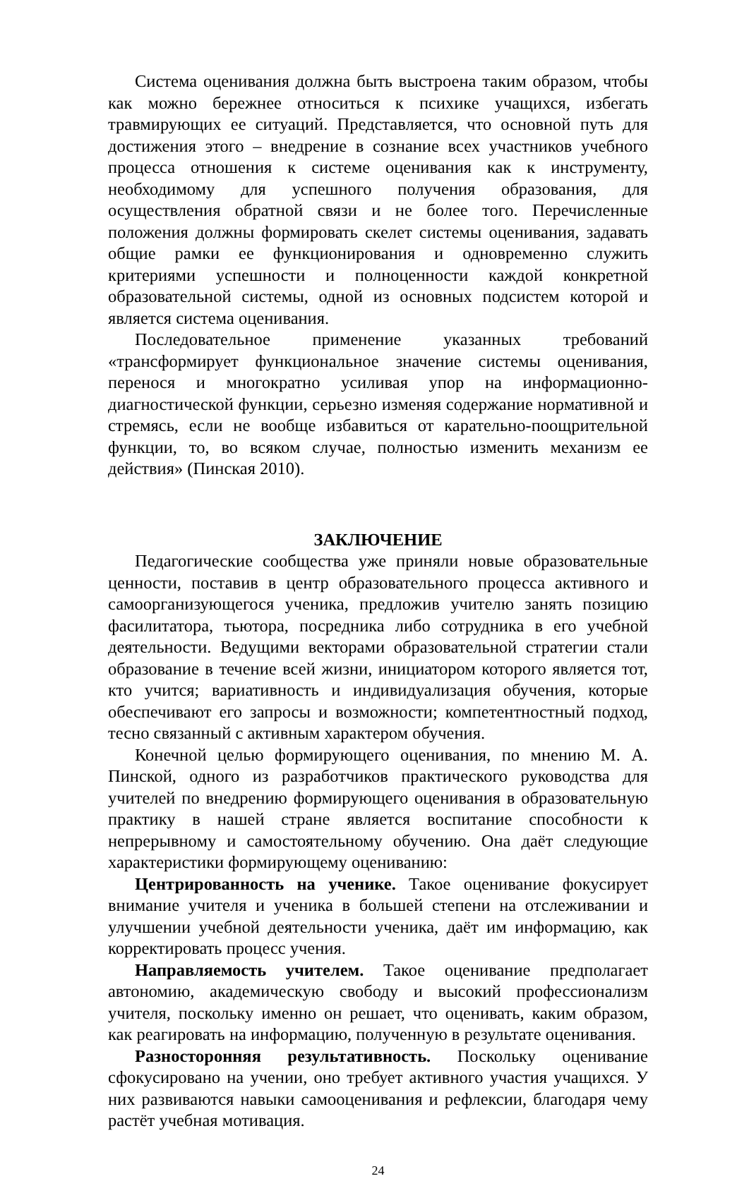Система оценивания должна быть выстроена таким образом, чтобы как можно бережнее относиться к психике учащихся, избегать травмирующих ее ситуаций. Представляется, что основной путь для достижения этого – внедрение в сознание всех участников учебного процесса отношения к системе оценивания как к инструменту, необходимому для успешного получения образования, для осуществления обратной связи и не более того. Перечисленные положения должны формировать скелет системы оценивания, задавать общие рамки ее функционирования и одновременно служить критериями успешности и полноценности каждой конкретной образовательной системы, одной из основных подсистем которой и является система оценивания.
Последовательное применение указанных требований «трансформирует функциональное значение системы оценивания, перенося и многократно усиливая упор на информационно-диагностической функции, серьезно изменяя содержание нормативной и стремясь, если не вообще избавиться от карательно-поощрительной функции, то, во всяком случае, полностью изменить механизм ее действия» (Пинская 2010).
ЗАКЛЮЧЕНИЕ
Педагогические сообщества уже приняли новые образовательные ценности, поставив в центр образовательного процесса активного и самоорганизующегося ученика, предложив учителю занять позицию фасилитатора, тьютора, посредника либо сотрудника в его учебной деятельности. Ведущими векторами образовательной стратегии стали образование в течение всей жизни, инициатором которого является тот, кто учится; вариативность и индивидуализация обучения, которые обеспечивают его запросы и возможности; компетентностный подход, тесно связанный с активным характером обучения.
Конечной целью формирующего оценивания, по мнению М. А. Пинской, одного из разработчиков практического руководства для учителей по внедрению формирующего оценивания в образовательную практику в нашей стране является воспитание способности к непрерывному и самостоятельному обучению. Она даёт следующие характеристики формирующему оцениванию:
Центрированность на ученике. Такое оценивание фокусирует внимание учителя и ученика в большей степени на отслеживании и улучшении учебной деятельности ученика, даёт им информацию, как корректировать процесс учения.
Направляемость учителем. Такое оценивание предполагает автономию, академическую свободу и высокий профессионализм учителя, поскольку именно он решает, что оценивать, каким образом, как реагировать на информацию, полученную в результате оценивания.
Разносторонняя результативность. Поскольку оценивание сфокусировано на учении, оно требует активного участия учащихся. У них развиваются навыки самооценивания и рефлексии, благодаря чему растёт учебная мотивация.
24